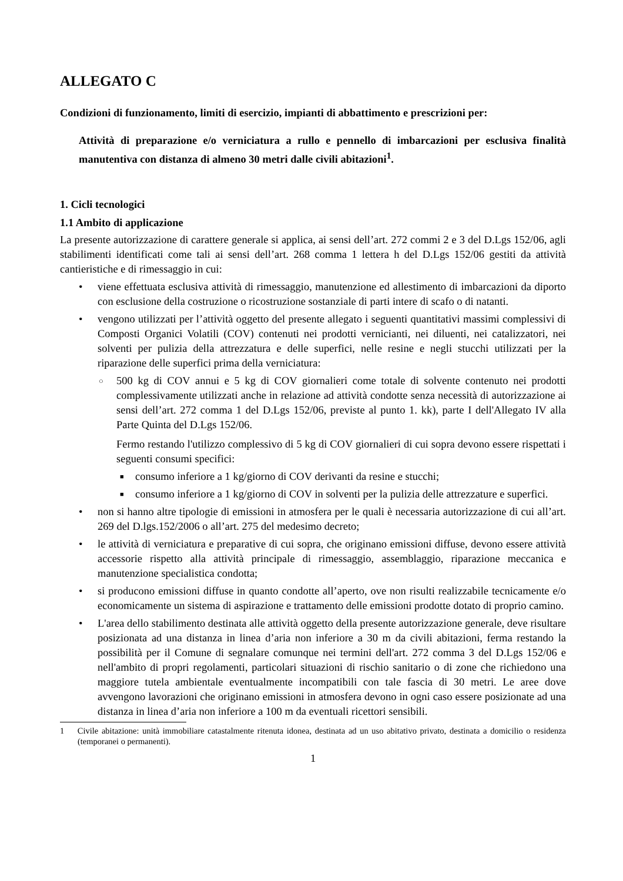ALLEGATO C
Condizioni di funzionamento, limiti di esercizio, impianti di abbattimento e prescrizioni per:
Attività di preparazione e/o verniciatura a rullo e pennello di imbarcazioni per esclusiva finalità manutentiva con distanza di almeno 30 metri dalle civili abitazioni<sup>1</sup>.
1. Cicli tecnologici
1.1 Ambito di applicazione
La presente autorizzazione di carattere generale si applica, ai sensi dell’art. 272 commi 2 e 3 del D.Lgs 152/06, agli stabilimenti identificati come tali ai sensi dell’art. 268 comma 1 lettera h del D.Lgs 152/06 gestiti da attività cantieristiche e di rimessaggio in cui:
• viene effettuata esclusiva attività di rimessaggio, manutenzione ed allestimento di imbarcazioni da diporto con esclusione della costruzione o ricostruzione sostanziale di parti intere di scafo o di natanti.
• vengono utilizzati per l’attività oggetto del presente allegato i seguenti quantitativi massimi complessivi di Composti Organici Volatili (COV) contenuti nei prodotti vernicianti, nei diluenti, nei catalizzatori, nei solventi per pulizia della attrezzatura e delle superfici, nelle resine e negli stucchi utilizzati per la riparazione delle superfici prima della verniciatura:
○ 500 kg di COV annui e 5 kg di COV giornalieri come totale di solvente contenuto nei prodotti complessivamente utilizzati anche in relazione ad attività condotte senza necessità di autorizzazione ai sensi dell’art. 272 comma 1 del D.Lgs 152/06, previste al punto 1. kk), parte I dell'Allegato IV alla Parte Quinta del D.Lgs 152/06.
Fermo restando l'utilizzo complessivo di 5 kg di COV giornalieri di cui sopra devono essere rispettati i seguenti consumi specifici:
■ consumo inferiore a 1 kg/giorno di COV derivanti da resine e stucchi;
■ consumo inferiore a 1 kg/giorno di COV in solventi per la pulizia delle attrezzature e superfici.
• non si hanno altre tipologie di emissioni in atmosfera per le quali è necessaria autorizzazione di cui all’art. 269 del D.lgs.152/2006 o all’art. 275 del medesimo decreto;
• le attività di verniciatura e preparative di cui sopra, che originano emissioni diffuse, devono essere attività accessorie rispetto alla attività principale di rimessaggio, assemblaggio, riparazione meccanica e manutenzione specialistica condotta;
• si producono emissioni diffuse in quanto condotte all’aperto, ove non risulti realizzabile tecnicamente e/o economicamente un sistema di aspirazione e trattamento delle emissioni prodotte dotato di proprio camino.
• L'area dello stabilimento destinata alle attività oggetto della presente autorizzazione generale, deve risultare posizionata ad una distanza in linea d’aria non inferiore a 30 m da civili abitazioni, ferma restando la possibilità per il Comune di segnalare comunque nei termini dell'art. 272 comma 3 del D.Lgs 152/06 e nell'ambito di propri regolamenti, particolari situazioni di rischio sanitario o di zone che richiedono una maggiore tutela ambientale eventualmente incompatibili con tale fascia di 30 metri. Le aree dove avvengono lavorazioni che originano emissioni in atmosfera devono in ogni caso essere posizionate ad una distanza in linea d’aria non inferiore a 100 m da eventuali ricettori sensibili.
1 Civile abitazione: unità immobiliare catastalmente ritenuta idonea, destinata ad un uso abitativo privato, destinata a domicilio o residenza (temporanei o permanenti).
1